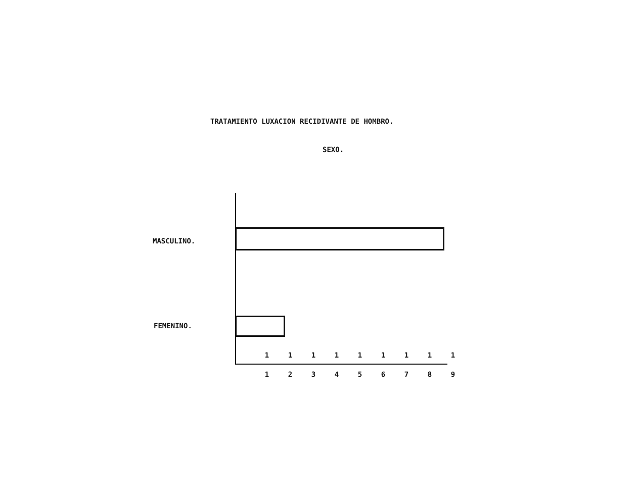TRATAMIENTO LUXACION RECIDIVANTE DE HOMBRO.
SEXO.
MASCULINO.
FEMENINO.
1 1 1 1 1 1 1 1 1
1 2 3 4 5 6 7 8 9